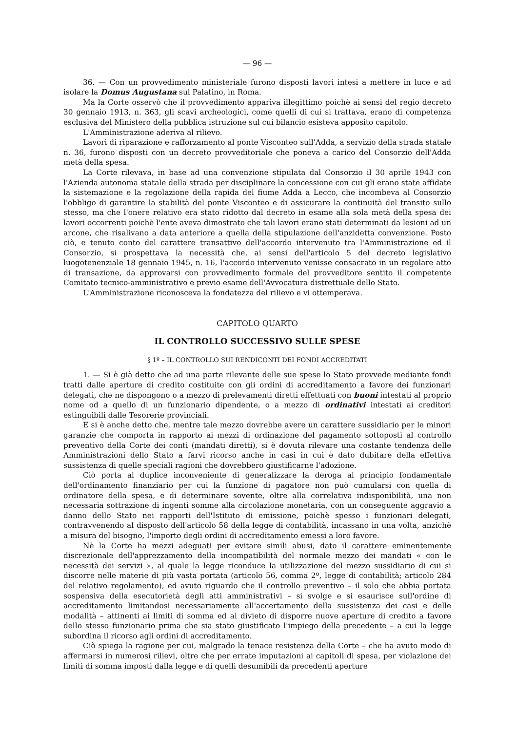— 96 —
36. — Con un provvedimento ministeriale furono disposti lavori intesi a mettere in luce e ad isolare la Domus Augustana sul Palatino, in Roma.
Ma la Corte osservò che il provvedimento appariva illegittimo poichè ai sensi del regio decreto 30 gennaio 1913, n. 363, gli scavi archeologici, come quelli di cui si trattava, erano di competenza esclusiva del Ministero della pubblica istruzione sul cui bilancio esisteva apposito capitolo.
L'Amministrazione aderiva al rilievo.
Lavori di riparazione e rafforzamento al ponte Visconteo sull'Adda, a servizio della strada statale n. 36, furono disposti con un decreto provveditoriale che poneva a carico del Consorzio dell'Adda metà della spesa.
La Corte rilevava, in base ad una convenzione stipulata dal Consorzio il 30 aprile 1943 con l'Azienda autonoma statale della strada per disciplinare la concessione con cui gli erano state affidate la sistemazione e la regolazione della rapida del fiume Adda a Lecco, che incombeva al Consorzio l'obbligo di garantire la stabilità del ponte Visconteo e di assicurare la continuità del transito sullo stesso, ma che l'onere relativo era stato ridotto dal decreto in esame alla sola metà della spesa dei lavori occorrenti poichè l'ente aveva dimostrato che tali lavori erano stati determinati da lesioni ad un arcone, che risalivano a data anteriore a quella della stipulazione dell'anzidetta convenzione. Posto ciò, e tenuto conto del carattere transattivo dell'accordo intervenuto tra l'Amministrazione ed il Consorzio, si prospettava la necessità che, ai sensi dell'articolo 5 del decreto legislativo luogotenenziale 18 gennaio 1945, n. 16, l'accordo intervenuto venisse consacrato in un regolare atto di transazione, da approvarsi con provvedimento formale del provveditore sentito il competente Comitato tecnico-amministrativo e previo esame dell'Avvocatura distrettuale dello Stato.
L'Amministrazione riconosceva la fondatezza del rilievo e vi ottemperava.
CAPITOLO QUARTO
IL CONTROLLO SUCCESSIVO SULLE SPESE
§ 1º – IL CONTROLLO SUI RENDICONTI DEI FONDI ACCREDITATI
1. — Si è già detto che ad una parte rilevante delle sue spese lo Stato provvede mediante fondi tratti dalle aperture di credito costituite con gli ordini di accreditamento a favore dei funzionari delegati, che ne dispongono o a mezzo di prelevamenti diretti effettuati con buoni intestati al proprio nome od a quello di un funzionario dipendente, o a mezzo di ordinativi intestati ai creditori estinguibili dalle Tesorerie provinciali.
E si è anche detto che, mentre tale mezzo dovrebbe avere un carattere sussidiario per le minori garanzie che comporta in rapporto ai mezzi di ordinazione del pagamento sottoposti al controllo preventivo della Corte dei conti (mandati diretti), si è dovuta rilevare una costante tendenza delle Amministrazioni dello Stato a farvi ricorso anche in casi in cui è dato dubitare della effettiva sussistenza di quelle speciali ragioni che dovrebbero giustificarne l'adozione.
Ciò porta al duplice inconveniente di generalizzare la deroga al principio fondamentale dell'ordinamento finanziario per cui la funzione di pagatore non può cumularsi con quella di ordinatore della spesa, e di determinare sovente, oltre alla correlativa indisponibilità, una non necessaria sottrazione di ingenti somme alla circolazione monetaria, con un conseguente aggravio a danno dello Stato nei rapporti dell'Istituto di emissione, poichè spesso i funzionari delegati, contravvenendo al disposto dell'articolo 58 della legge di contabilità, incassano in una volta, anzichè a misura del bisogno, l'importo degli ordini di accreditamento emessi a loro favore.
Nè la Corte ha mezzi adeguati per evitare simili abusi, dato il carattere eminentemente discrezionale dell'apprezzamento della incompatibilità del normale mezzo dei mandati « con le necessità dei servizi », al quale la legge riconduce la utilizzazione del mezzo sussidiario di cui si discorre nelle materie di più vasta portata (articolo 56, comma 2º, legge di contabilità; articolo 284 del relativo regolamento), ed avuto riguardo che il controllo preventivo – il solo che abbia portata sospensiva della esecutorietà degli atti amministrativi – si svolge e si esaurisce sull'ordine di accreditamento limitandosi necessariamente all'accertamento della sussistenza dei casi e delle modalità – attinenti ai limiti di somma ed al divieto di disporre nuove aperture di credito a favore dello stesso funzionario prima che sia stato giustificato l'impiego della precedente – a cui la legge subordina il ricorso agli ordini di accreditamento.
Ciò spiega la ragione per cui, malgrado la tenace resistenza della Corte – che ha avuto modo di affermarsi in numerosi rilievi, oltre che per errate imputazioni ai capitoli di spesa, per violazione dei limiti di somma imposti dalla legge e di quelli desumibili da precedenti aperture